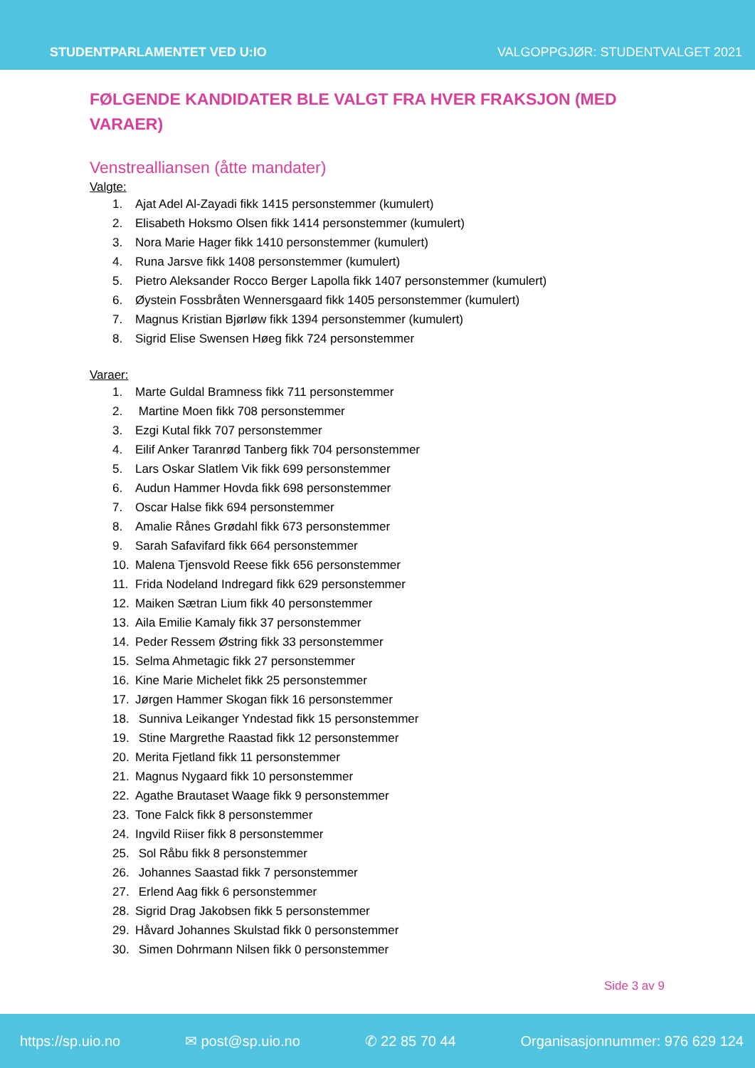STUDENTPARLAMENTET VED U:IO VALGOPPGJØR: STUDENTVALGET 2021
FØLGENDE KANDIDATER BLE VALGT FRA HVER FRAKSJON (MED VARAER)
Venstrealliansen (åtte mandater)
Valgte:
1. Ajat Adel Al-Zayadi fikk 1415 personstemmer (kumulert)
2. Elisabeth Hoksmo Olsen fikk 1414 personstemmer (kumulert)
3. Nora Marie Hager fikk 1410 personstemmer (kumulert)
4. Runa Jarsve fikk 1408 personstemmer (kumulert)
5. Pietro Aleksander Rocco Berger Lapolla fikk 1407 personstemmer (kumulert)
6. Øystein Fossbråten Wennersgaard fikk 1405 personstemmer (kumulert)
7. Magnus Kristian Bjørløw fikk 1394 personstemmer (kumulert)
8. Sigrid Elise Swensen Høeg fikk 724 personstemmer
Varaer:
1. Marte Guldal Bramness fikk 711 personstemmer
2. Martine Moen fikk 708 personstemmer
3. Ezgi Kutal fikk 707 personstemmer
4. Eilif Anker Taranrød Tanberg fikk 704 personstemmer
5. Lars Oskar Slatlem Vik fikk 699 personstemmer
6. Audun Hammer Hovda fikk 698 personstemmer
7. Oscar Halse fikk 694 personstemmer
8. Amalie Rånes Grødahl fikk 673 personstemmer
9. Sarah Safavifard fikk 664 personstemmer
10. Malena Tjensvold Reese fikk 656 personstemmer
11. Frida Nodeland Indregard fikk 629 personstemmer
12. Maiken Sætran Lium fikk 40 personstemmer
13. Aila Emilie Kamaly fikk 37 personstemmer
14. Peder Ressem Østring fikk 33 personstemmer
15. Selma Ahmetagic fikk 27 personstemmer
16. Kine Marie Michelet fikk 25 personstemmer
17. Jørgen Hammer Skogan fikk 16 personstemmer
18. Sunniva Leikanger Yndestad fikk 15 personstemmer
19. Stine Margrethe Raastad fikk 12 personstemmer
20. Merita Fjetland fikk 11 personstemmer
21. Magnus Nygaard fikk 10 personstemmer
22. Agathe Brautaset Waage fikk 9 personstemmer
23. Tone Falck fikk 8 personstemmer
24. Ingvild Riiser fikk 8 personstemmer
25. Sol Råbu fikk 8 personstemmer
26. Johannes Saastad fikk 7 personstemmer
27. Erlend Aag fikk 6 personstemmer
28. Sigrid Drag Jakobsen fikk 5 personstemmer
29. Håvard Johannes Skulstad fikk 0 personstemmer
30. Simen Dohrmann Nilsen fikk 0 personstemmer
Side 3 av 9
https://sp.uio.no ✉ post@sp.uio.no ✆ 22 85 70 44 Organisasjonnummer: 976 629 124